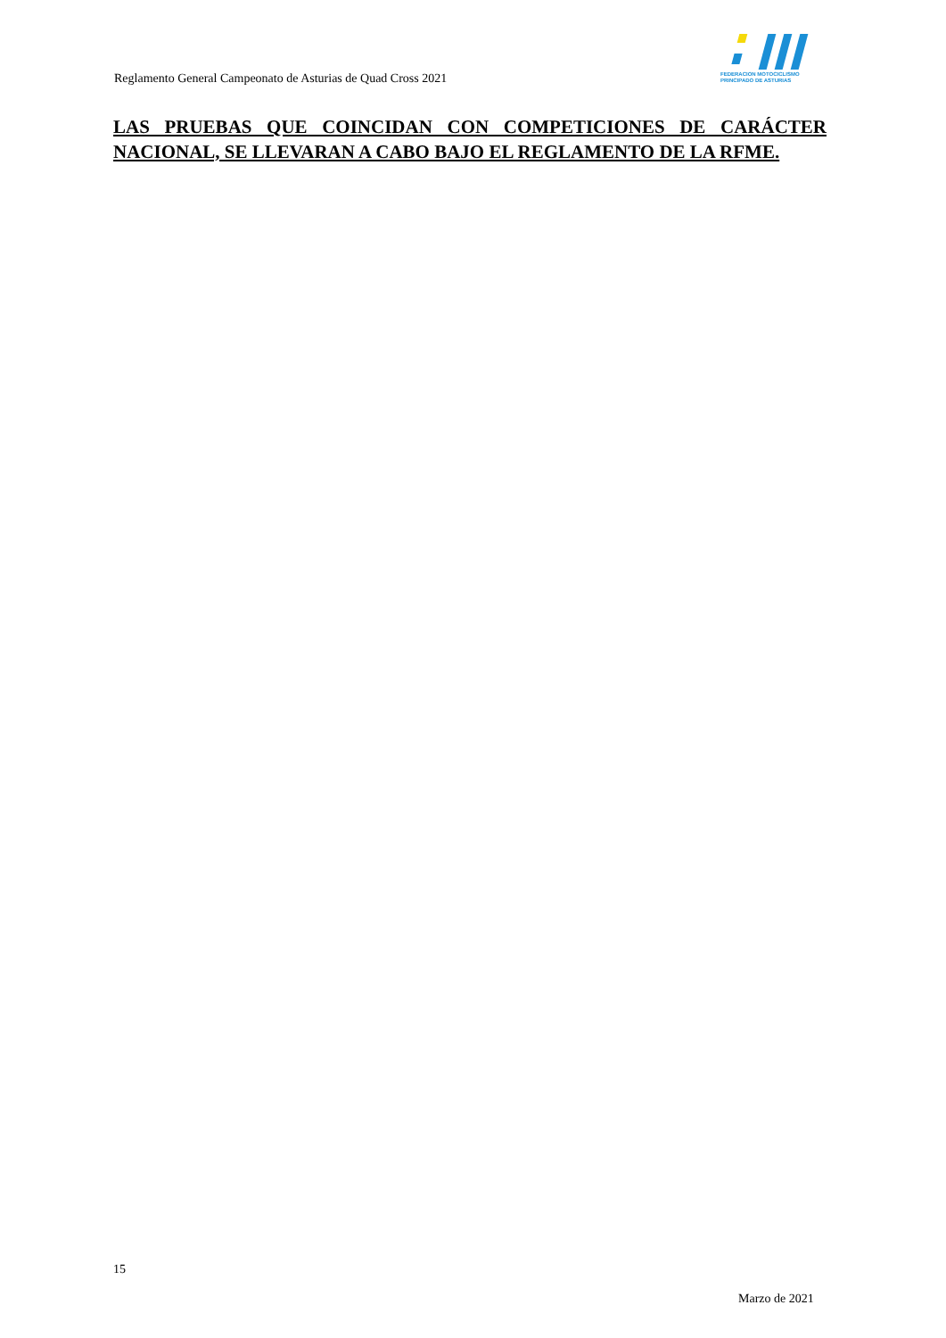Reglamento General Campeonato de Asturias de Quad Cross 2021
FEDERACION MOTOCICLISMO
PRINCIPADO DE ASTURIAS
LAS PRUEBAS QUE COINCIDAN CON COMPETICIONES DE CARÁCTER NACIONAL, SE LLEVARAN A CABO BAJO EL REGLAMENTO DE LA RFME.
15
Marzo de 2021